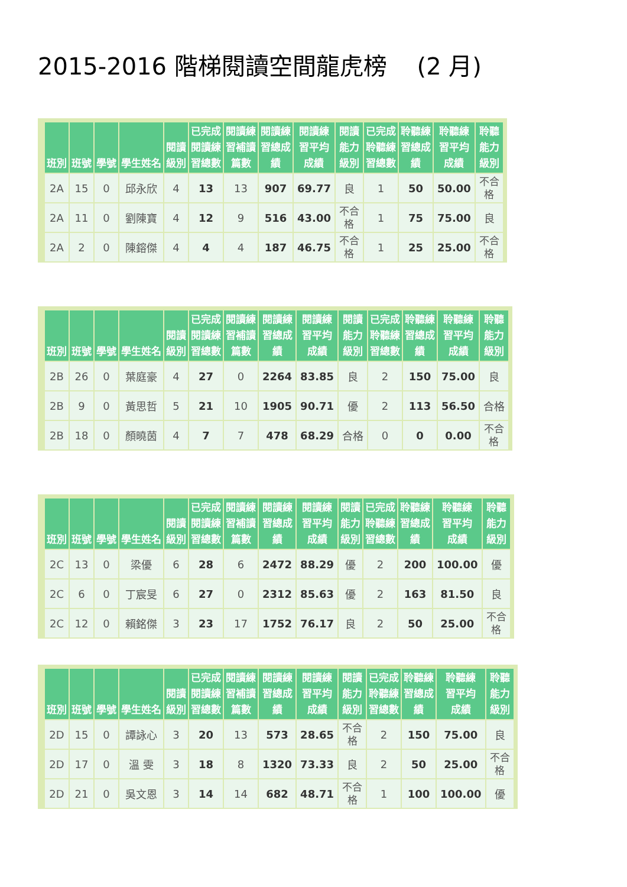2015-2016 階梯閱讀空間龍虎榜 (2 月)
| 班別 | 班號 | 學號 | 學生姓名 | 閱讀 級別 | 已完成 閱讀練 習總數 | 閱讀練 習補讀 篇數 | 閱讀練 習總成 績 | 閱讀練 習平均 成績 | 閱讀 能力 級別 | 已完成 聆聽練 習總數 | 聆聽練 習總成 績 | 聆聽練 習平均 成績 | 聆聽 能力 級別 |
| --- | --- | --- | --- | --- | --- | --- | --- | --- | --- | --- | --- | --- | --- |
| 2A | 15 | 0 | 邱永欣 | 4 | 13 | 13 | 907 | 69.77 | 良 | 1 | 50 | 50.00 | 不合 格 |
| 2A | 11 | 0 | 劉陳寶 | 4 | 12 | 9 | 516 | 43.00 | 不合 格 | 1 | 75 | 75.00 | 良 |
| 2A | 2 | 0 | 陳鎔傑 | 4 | 4 | 4 | 187 | 46.75 | 不合 格 | 1 | 25 | 25.00 | 不合 格 |
| 班別 | 班號 | 學號 | 學生姓名 | 閱讀 級別 | 已完成 閱讀練 習總數 | 閱讀練 習補讀 篇數 | 閱讀練 習總成 績 | 閱讀練 習平均 成績 | 閱讀 能力 級別 | 已完成 聆聽練 習總數 | 聆聽練 習總成 績 | 聆聽練 習平均 成績 | 聆聽 能力 級別 |
| --- | --- | --- | --- | --- | --- | --- | --- | --- | --- | --- | --- | --- | --- |
| 2B | 26 | 0 | 葉庭豪 | 4 | 27 | 0 | 2264 | 83.85 | 良 | 2 | 150 | 75.00 | 良 |
| 2B | 9 | 0 | 黃思哲 | 5 | 21 | 10 | 1905 | 90.71 | 優 | 2 | 113 | 56.50 | 合格 |
| 2B | 18 | 0 | 顏曉茵 | 4 | 7 | 7 | 478 | 68.29 | 合格 | 0 | 0 | 0.00 | 不合 格 |
| 班別 | 班號 | 學號 | 學生姓名 | 閱讀 級別 | 已完成 閱讀練 習總數 | 閱讀練 習補讀 篇數 | 閱讀練 習總成 績 | 閱讀練 習平均 成績 | 閱讀 能力 級別 | 已完成 聆聽練 習總數 | 聆聽練 習總成 績 | 聆聽練 習平均 成績 | 聆聽 能力 級別 |
| --- | --- | --- | --- | --- | --- | --- | --- | --- | --- | --- | --- | --- | --- |
| 2C | 13 | 0 | 梁優 | 6 | 28 | 6 | 2472 | 88.29 | 優 | 2 | 200 | 100.00 | 優 |
| 2C | 6 | 0 | 丁宸旻 | 6 | 27 | 0 | 2312 | 85.63 | 優 | 2 | 163 | 81.50 | 良 |
| 2C | 12 | 0 | 賴銘傑 | 3 | 23 | 17 | 1752 | 76.17 | 良 | 2 | 50 | 25.00 | 不合 格 |
| 班別 | 班號 | 學號 | 學生姓名 | 閱讀 級別 | 已完成 閱讀練 習總數 | 閱讀練 習補讀 篇數 | 閱讀練 習總成 績 | 閱讀練 習平均 成績 | 閱讀 能力 級別 | 已完成 聆聽練 習總數 | 聆聽練 習總成 績 | 聆聽練 習平均 成績 | 聆聽 能力 級別 |
| --- | --- | --- | --- | --- | --- | --- | --- | --- | --- | --- | --- | --- | --- |
| 2D | 15 | 0 | 譚詠心 | 3 | 20 | 13 | 573 | 28.65 | 不合 格 | 2 | 150 | 75.00 | 良 |
| 2D | 17 | 0 | 溫 雯 | 3 | 18 | 8 | 1320 | 73.33 | 良 | 2 | 50 | 25.00 | 不合 格 |
| 2D | 21 | 0 | 吳文恩 | 3 | 14 | 14 | 682 | 48.71 | 不合 格 | 1 | 100 | 100.00 | 優 |